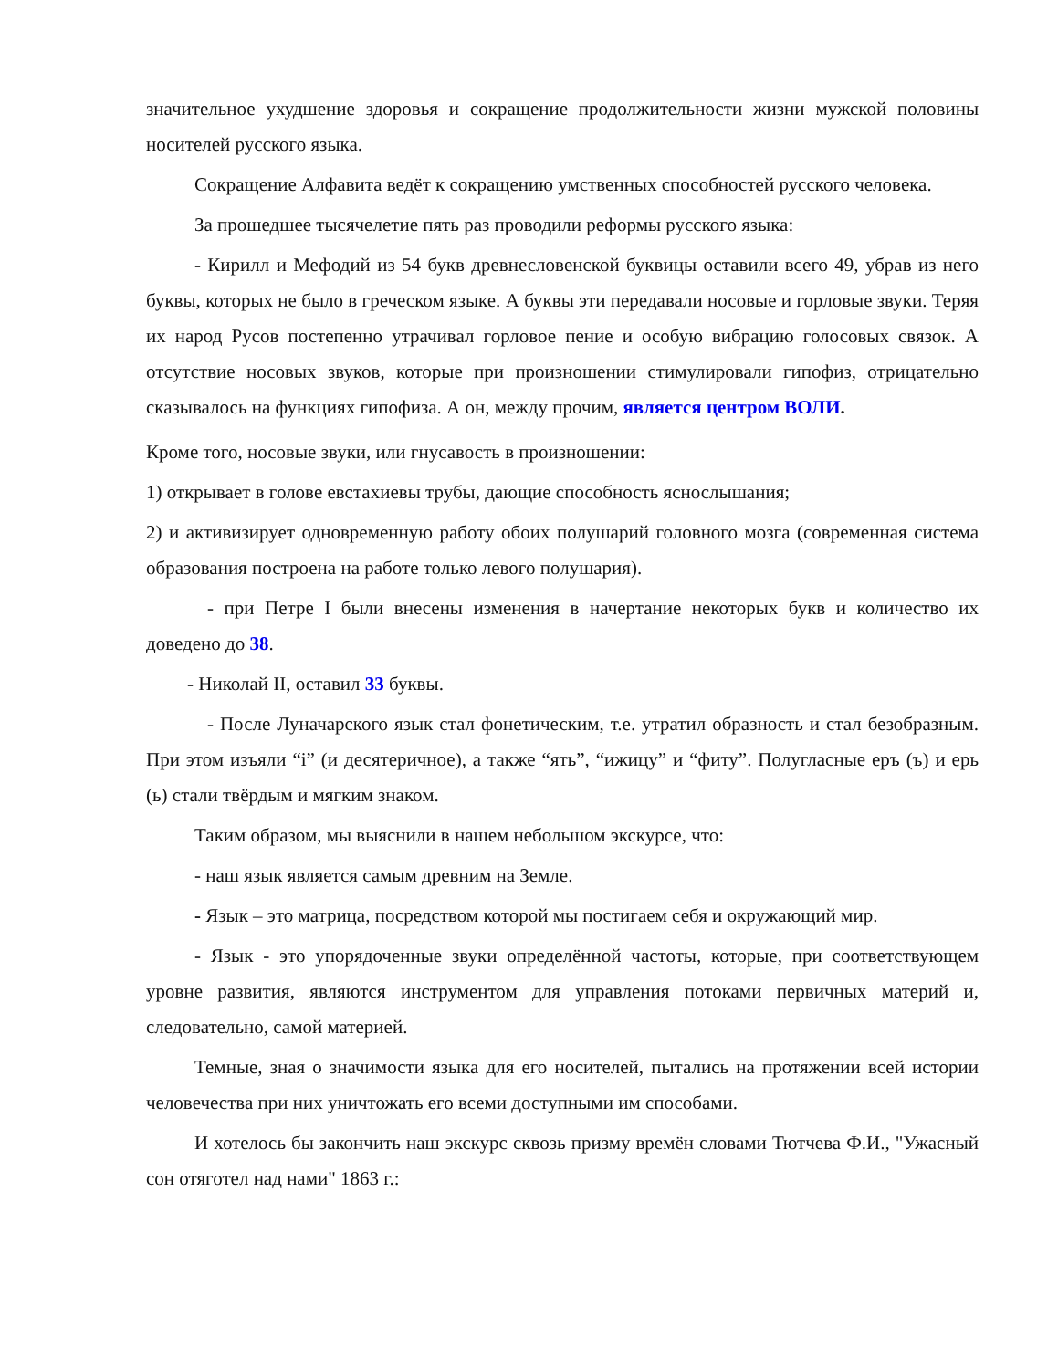значительное ухудшение здоровья и сокращение продолжительности жизни мужской половины носителей русского языка.
Сокращение Алфавита ведёт к сокращению умственных способностей русского человека.
За прошедшее тысячелетие пять раз проводили реформы русского языка:
- Кирилл и Мефодий из 54 букв древнесловенской буквицы оставили всего 49, убрав из него буквы, которых не было в греческом языке. А буквы эти передавали носовые и горловые звуки. Теряя их народ Русов постепенно утрачивал горловое пение и особую вибрацию голосовых связок. А отсутствие носовых звуков, которые при произношении стимулировали гипофиз, отрицательно сказывалось на функциях гипофиза. А он, между прочим, является центром ВОЛИ.
Кроме того, носовые звуки, или гнусавость в произношении:
1) открывает в голове евстахиевы трубы, дающие способность яснослышания;
2) и активизирует одновременную работу обоих полушарий головного мозга (современная система образования построена на работе только левого полушария).
- при Петре I были внесены изменения в начертание некоторых букв и количество их доведено до 38.
- Николай II, оставил 33 буквы.
- После Луначарского язык стал фонетическим, т.е. утратил образность и стал безобразным. При этом изъяли “i” (и десятеричное), а также “ять”, “ижицу” и “фиту”. Полугласные еръ (ъ) и ерь (ь) стали твёрдым и мягким знаком.
Таким образом, мы выяснили в нашем небольшом экскурсе, что:
- наш язык является самым древним на Земле.
- Язык – это матрица, посредством которой мы постигаем себя и окружающий мир.
- Язык - это упорядоченные звуки определённой частоты, которые, при соответствующем уровне развития, являются инструментом для управления потоками первичных материй и, следовательно, самой материей.
Темные, зная о значимости языка для его носителей, пытались на протяжении всей истории человечества при них уничтожать его всеми доступными им способами.
И хотелось бы закончить наш экскурс сквозь призму времён словами Тютчева Ф.И., "Ужасный сон отяготел над нами" 1863 г.: